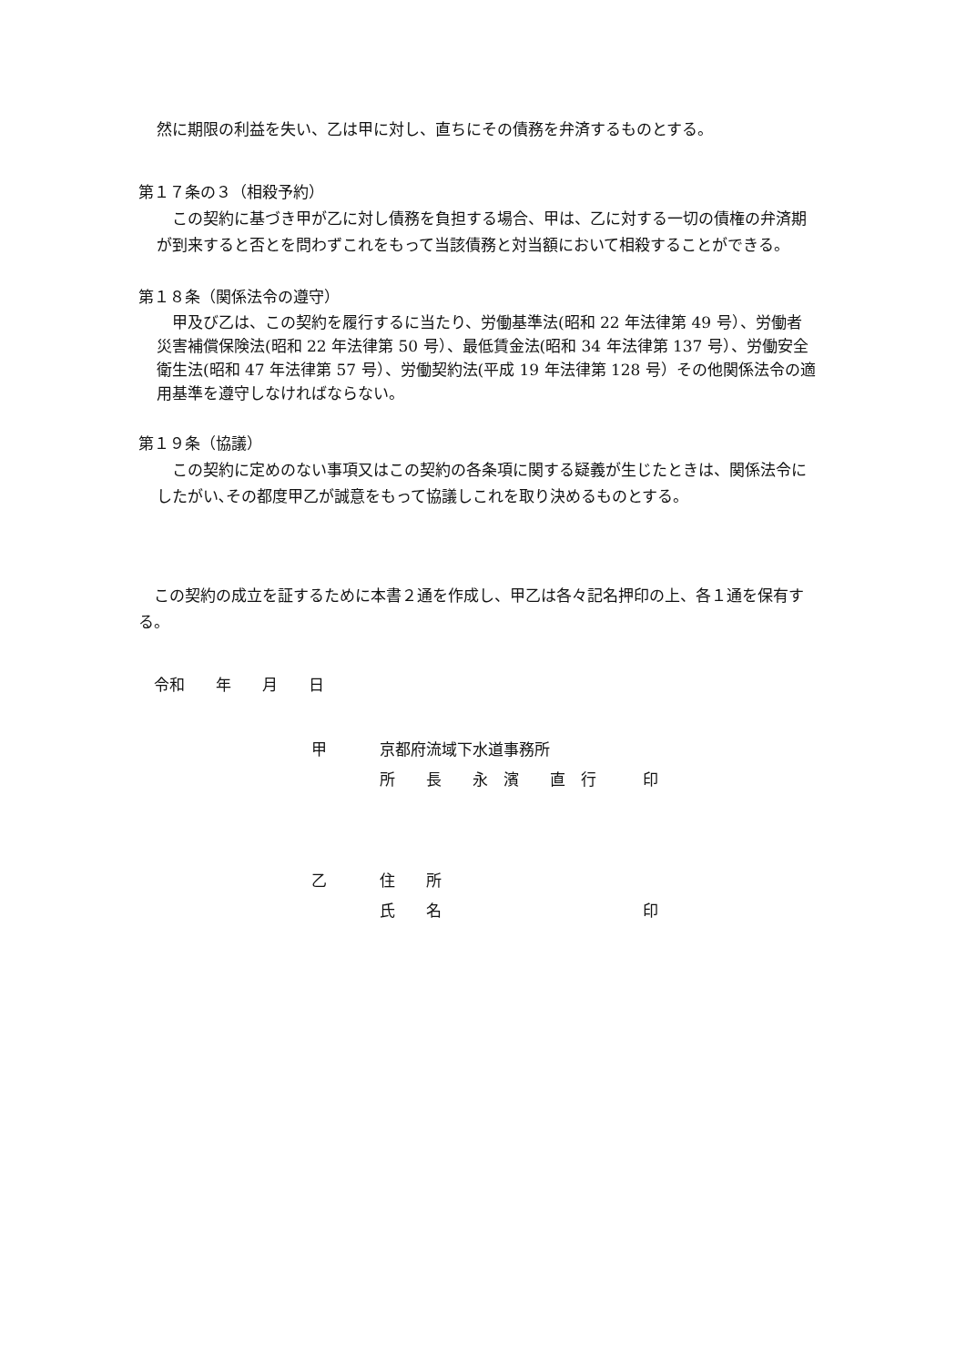然に期限の利益を失い、乙は甲に対し、直ちにその債務を弁済するものとする。
第１７条の３（相殺予約）
　この契約に基づき甲が乙に対し債務を負担する場合、甲は、乙に対する一切の債権の弁済期が到来すると否とを問わずこれをもって当該債務と対当額において相殺することができる。
第１８条（関係法令の遵守）
　甲及び乙は、この契約を履行するに当たり、労働基準法(昭和 22 年法律第 49 号）、労働者災害補償保険法(昭和 22 年法律第 50 号）、最低賃金法(昭和 34 年法律第 137 号）、労働安全衛生法(昭和 47 年法律第 57 号）、労働契約法(平成 19 年法律第 128 号）その他関係法令の適用基準を遵守しなければならない。
第１９条（協議）
　この契約に定めのない事項又はこの契約の各条項に関する疑義が生じたときは、関係法令にしたがい､その都度甲乙が誠意をもって協議しこれを取り決めるものとする。
　この契約の成立を証するために本書２通を作成し、甲乙は各々記名押印の上、各１通を保有する。
　令和　　年　　月　　日
| 甲 | 京都府流域下水道事務所 |
| | 所 長 永 濱 直 行 印 |
| 乙 | 住 所 |
| | 氏 名 印 |